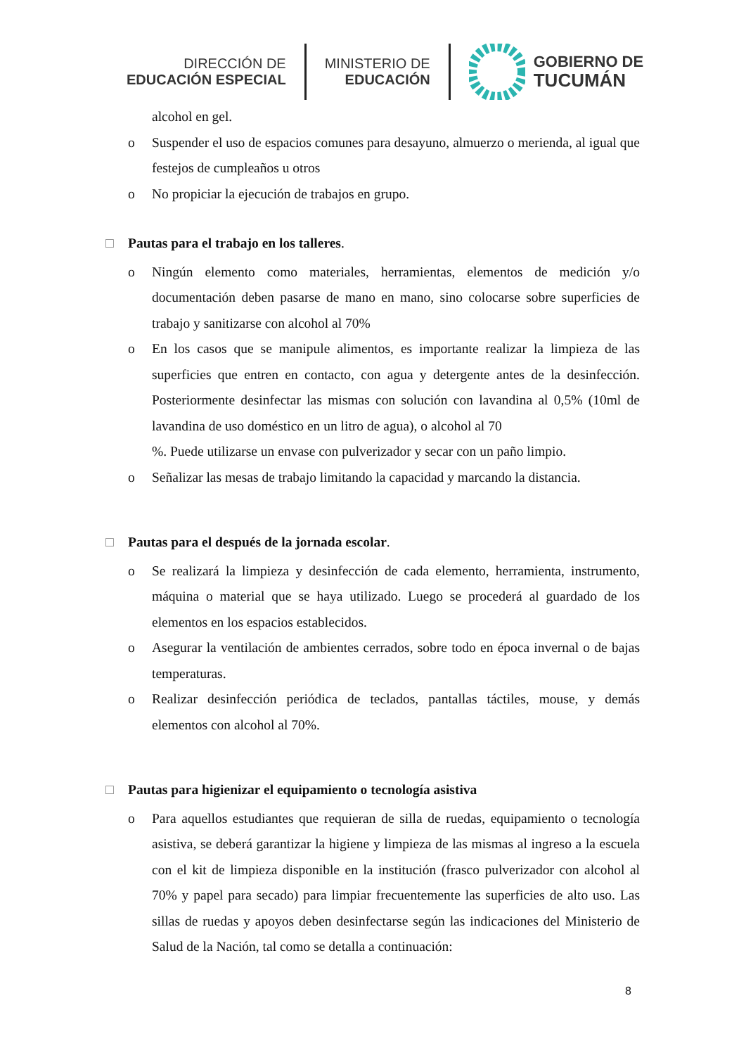DIRECCIÓN DE
EDUCACIÓN ESPECIAL
MINISTERIO DE
EDUCACIÓN
GOBIERNO DE
TUCUMÁN
alcohol en gel.
o Suspender el uso de espacios comunes para desayuno, almuerzo o merienda, al igual que festejos de cumpleaños u otros
o No propiciar la ejecución de trabajos en grupo.
□ Pautas para el trabajo en los talleres.
o Ningún elemento como materiales, herramientas, elementos de medición y/o documentación deben pasarse de mano en mano, sino colocarse sobre superficies de trabajo y sanitizarse con alcohol al 70%
o En los casos que se manipule alimentos, es importante realizar la limpieza de las superficies que entren en contacto, con agua y detergente antes de la desinfección. Posteriormente desinfectar las mismas con solución con lavandina al 0,5% (10ml de lavandina de uso doméstico en un litro de agua), o alcohol al 70
%. Puede utilizarse un envase con pulverizador y secar con un paño limpio.
o Señalizar las mesas de trabajo limitando la capacidad y marcando la distancia.
□ Pautas para el después de la jornada escolar.
o Se realizará la limpieza y desinfección de cada elemento, herramienta, instrumento, máquina o material que se haya utilizado. Luego se procederá al guardado de los elementos en los espacios establecidos.
o Asegurar la ventilación de ambientes cerrados, sobre todo en época invernal o de bajas temperaturas.
o Realizar desinfección periódica de teclados, pantallas táctiles, mouse, y demás elementos con alcohol al 70%.
□ Pautas para higienizar el equipamiento o tecnología asistiva
o Para aquellos estudiantes que requieran de silla de ruedas, equipamiento o tecnología asistiva, se deberá garantizar la higiene y limpieza de las mismas al ingreso a la escuela con el kit de limpieza disponible en la institución (frasco pulverizador con alcohol al 70% y papel para secado) para limpiar frecuentemente las superficies de alto uso. Las sillas de ruedas y apoyos deben desinfectarse según las indicaciones del Ministerio de Salud de la Nación, tal como se detalla a continuación:
8